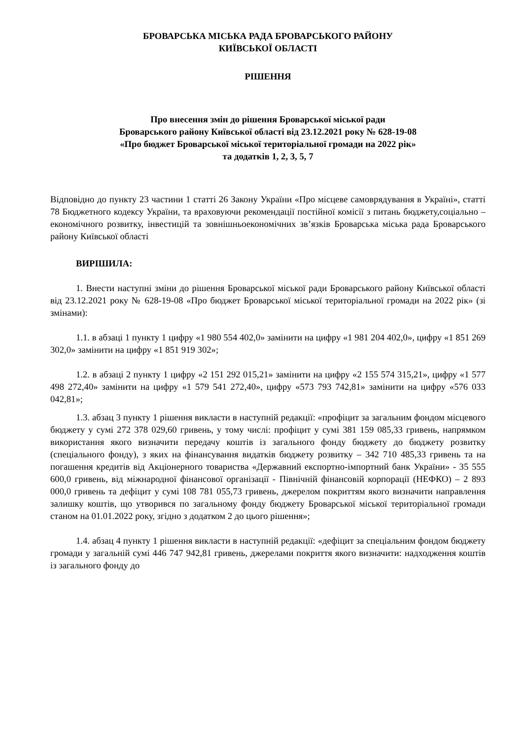БРОВАРСЬКА МІСЬКА РАДА БРОВАРСЬКОГО РАЙОНУ
КИЇВСЬКОЇ ОБЛАСТІ
РІШЕННЯ
Про внесення змін до рішення Броварської міської ради
Броварського району Київської області від 23.12.2021 року № 628-19-08
«Про бюджет Броварської міської територіальної громади на 2022 рік»
та додатків 1, 2, 3, 5, 7
Відповідно до пункту 23 частини 1 статті 26 Закону України «Про місцеве самоврядування в Україні», статті 78 Бюджетного кодексу України, та враховуючи рекомендації постійної комісії з питань бюджету,соціально – економічного розвитку, інвестицій та зовнішньоекономічних зв’язків Броварська міська рада Броварського району Київської області
ВИРІШИЛА:
1. Внести наступні зміни до рішення Броварської міської ради Броварського району Київської області від 23.12.2021 року № 628-19-08 «Про бюджет Броварської міської територіальної громади на 2022 рік» (зі змінами):
1.1. в абзаці 1 пункту 1 цифру «1 980 554 402,0» замінити на цифру «1 981 204 402,0», цифру «1 851 269 302,0» замінити на цифру «1 851 919 302»;
1.2. в абзаці 2 пункту 1 цифру «2 151 292 015,21» замінити на цифру «2 155 574 315,21», цифру «1 577 498 272,40» замінити на цифру «1 579 541 272,40», цифру «573 793 742,81» замінити на цифру «576 033 042,81»;
1.3. абзац 3 пункту 1 рішення викласти в наступній редакції: «профіцит за загальним фондом місцевого бюджету у сумі 272 378 029,60 гривень, у тому числі: профіцит у сумі 381 159 085,33 гривень, напрямком використання якого визначити передачу коштів із загального фонду бюджету до бюджету розвитку (спеціального фонду), з яких на фінансування видатків бюджету розвитку – 342 710 485,33 гривень та на погашення кредитів від Акціонерного товариства «Державний експортно-імпортний банк України» - 35 555 600,0 гривень, від міжнародної фінансової організації - Північній фінансовій корпорації (НЕФКО) – 2 893 000,0 гривень та дефіцит у сумі 108 781 055,73 гривень, джерелом покриттям якого визначити направлення залишку коштів, що утворився по загальному фонду бюджету Броварської міської територіальної громади станом на 01.01.2022 року, згідно з додатком 2 до цього рішення»;
1.4. абзац 4 пункту 1 рішення викласти в наступній редакції: «дефіцит за спеціальним фондом бюджету громади у загальній сумі 446 747 942,81 гривень, джерелами покриття якого визначити: надходження коштів із загального фонду до